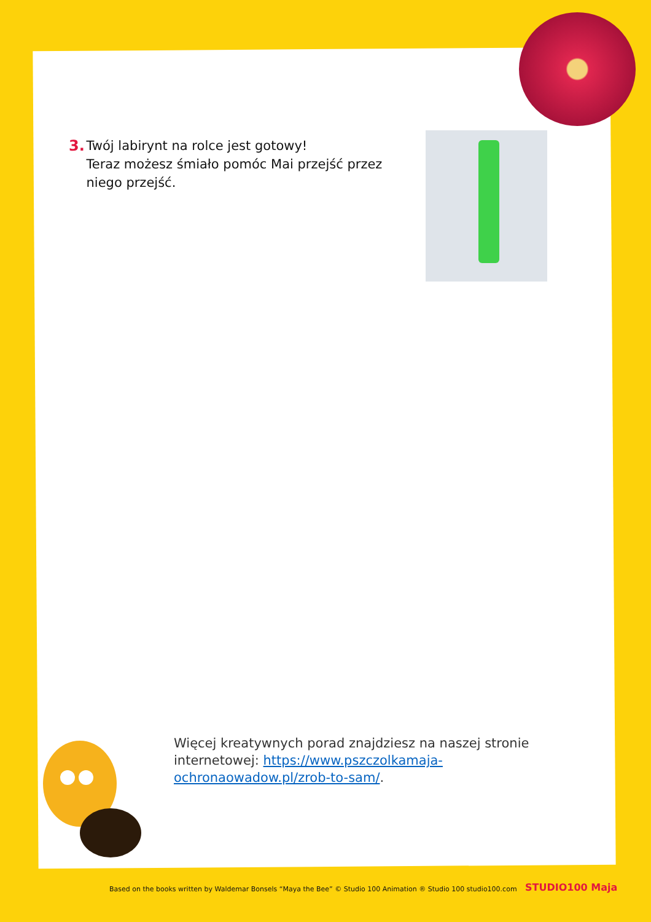3. Twój labirynt na rolce jest gotowy!
Teraz możesz śmiało pomóc Mai przejść przez niego przejść.
Więcej kreatywnych porad znajdziesz na naszej stronie internetowej: https://www.pszczolkamaja-ochronaowadow.pl/zrob-to-sam/.
Based on the books written by Waldemar Bonsels “Maya the Bee” © Studio 100 Animation ® Studio 100 studio100.com
STUDIO100 Maja